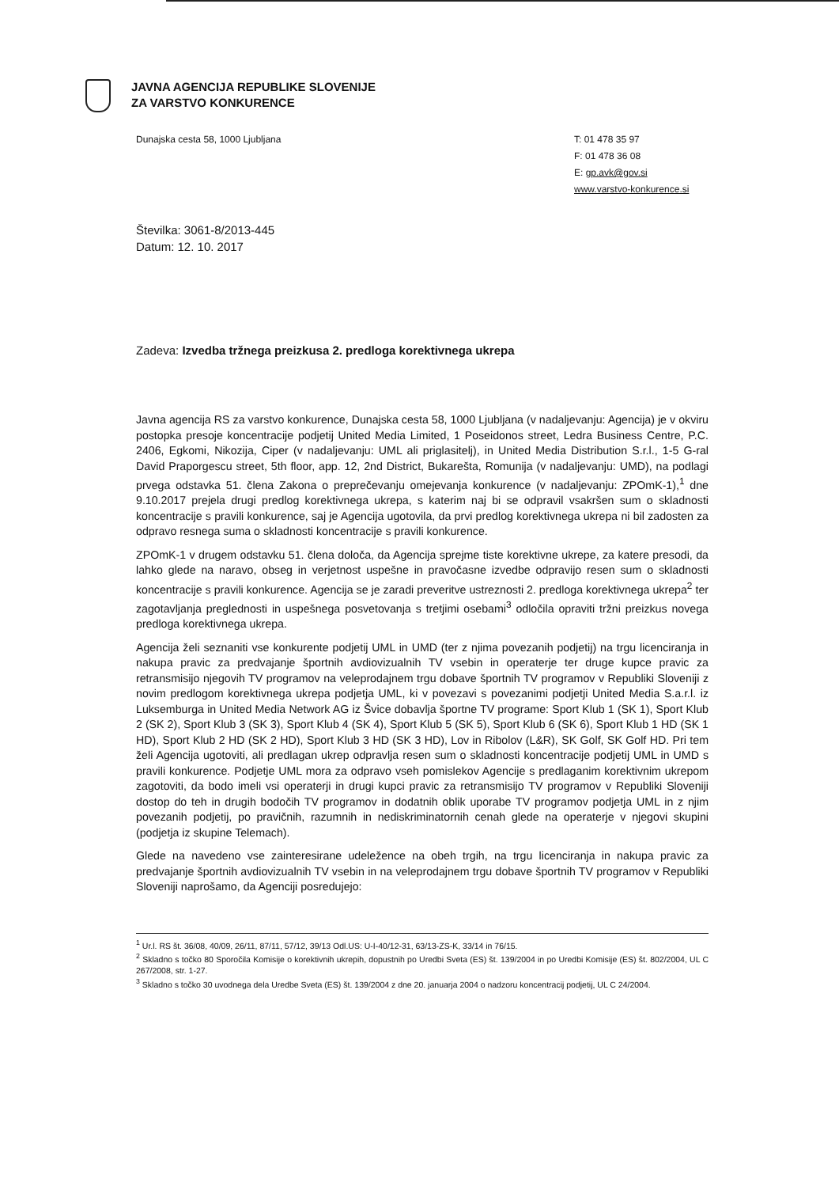JAVNA AGENCIJA REPUBLIKE SLOVENIJE
ZA VARSTVO KONKURENCE
Dunajska cesta 58, 1000 Ljubljana
T: 01 478 35 97
F: 01 478 36 08
E: gp.avk@gov.si
www.varstvo-konkurence.si
Številka: 3061-8/2013-445
Datum: 12. 10. 2017
Zadeva: Izvedba tržnega preizkusa 2. predloga korektivnega ukrepa
Javna agencija RS za varstvo konkurence, Dunajska cesta 58, 1000 Ljubljana (v nadaljevanju: Agencija) je v okviru postopka presoje koncentracije podjetij United Media Limited, 1 Poseidonos street, Ledra Business Centre, P.C. 2406, Egkomi, Nikozija, Ciper (v nadaljevanju: UML ali priglasitelj), in United Media Distribution S.r.l., 1-5 G-ral David Praporgescu street, 5th floor, app. 12, 2nd District, Bukarešta, Romunija (v nadaljevanju: UMD), na podlagi prvega odstavka 51. člena Zakona o preprečevanju omejevanja konkurence (v nadaljevanju: ZPOmK-1),<sup>1</sup> dne 9.10.2017 prejela drugi predlog korektivnega ukrepa, s katerim naj bi se odpravil vsakršen sum o skladnosti koncentracije s pravili konkurence, saj je Agencija ugotovila, da prvi predlog korektivnega ukrepa ni bil zadosten za odpravo resnega suma o skladnosti koncentracije s pravili konkurence.
ZPOmK-1 v drugem odstavku 51. člena določa, da Agencija sprejme tiste korektivne ukrepe, za katere presodi, da lahko glede na naravo, obseg in verjetnost uspešne in pravočasne izvedbe odpravijo resen sum o skladnosti koncentracije s pravili konkurence. Agencija se je zaradi preveritve ustreznosti 2. predloga korektivnega ukrepa<sup>2</sup> ter zagotavljanja preglednosti in uspešnega posvetovanja s tretjimi osebami<sup>3</sup> odločila opraviti tržni preizkus novega predloga korektivnega ukrepa.
Agencija želi seznaniti vse konkurente podjetij UML in UMD (ter z njima povezanih podjetij) na trgu licenciranja in nakupa pravic za predvajanje športnih avdiovizualnih TV vsebin in operaterje ter druge kupce pravic za retransmisijo njegovih TV programov na veleprodajnem trgu dobave športnih TV programov v Republiki Sloveniji z novim predlogom korektivnega ukrepa podjetja UML, ki v povezavi s povezanimi podjetji United Media S.a.r.l. iz Luksemburga in United Media Network AG iz Švice dobavlja športne TV programe: Sport Klub 1 (SK 1), Sport Klub 2 (SK 2), Sport Klub 3 (SK 3), Sport Klub 4 (SK 4), Sport Klub 5 (SK 5), Sport Klub 6 (SK 6), Sport Klub 1 HD (SK 1 HD), Sport Klub 2 HD (SK 2 HD), Sport Klub 3 HD (SK 3 HD), Lov in Ribolov (L&R), SK Golf, SK Golf HD. Pri tem želi Agencija ugotoviti, ali predlagan ukrep odpravlja resen sum o skladnosti koncentracije podjetij UML in UMD s pravili konkurence. Podjetje UML mora za odpravo vseh pomislekov Agencije s predlaganim korektivnim ukrepom zagotoviti, da bodo imeli vsi operaterji in drugi kupci pravic za retransmisijo TV programov v Republiki Sloveniji dostop do teh in drugih bodočih TV programov in dodatnih oblik uporabe TV programov podjetja UML in z njim povezanih podjetij, po pravičnih, razumnih in nediskriminatornih cenah glede na operaterje v njegovi skupini (podjetja iz skupine Telemach).
Glede na navedeno vse zainteresirane udeležence na obeh trgih, na trgu licenciranja in nakupa pravic za predvajanje športnih avdiovizualnih TV vsebin in na veleprodajnem trgu dobave športnih TV programov v Republiki Sloveniji naprošamo, da Agenciji posredujejo:
<sup>1</sup> Ur.l. RS št. 36/08, 40/09, 26/11, 87/11, 57/12, 39/13 Odl.US: U-I-40/12-31, 63/13-ZS-K, 33/14 in 76/15.
<sup>2</sup> Skladno s točko 80 Sporočila Komisije o korektivnih ukrepih, dopustnih po Uredbi Sveta (ES) št. 139/2004 in po Uredbi Komisije (ES) št. 802/2004, UL C 267/2008, str. 1-27.
<sup>3</sup> Skladno s točko 30 uvodnega dela Uredbe Sveta (ES) št. 139/2004 z dne 20. januarja 2004 o nadzoru koncentracij podjetij, UL C 24/2004.